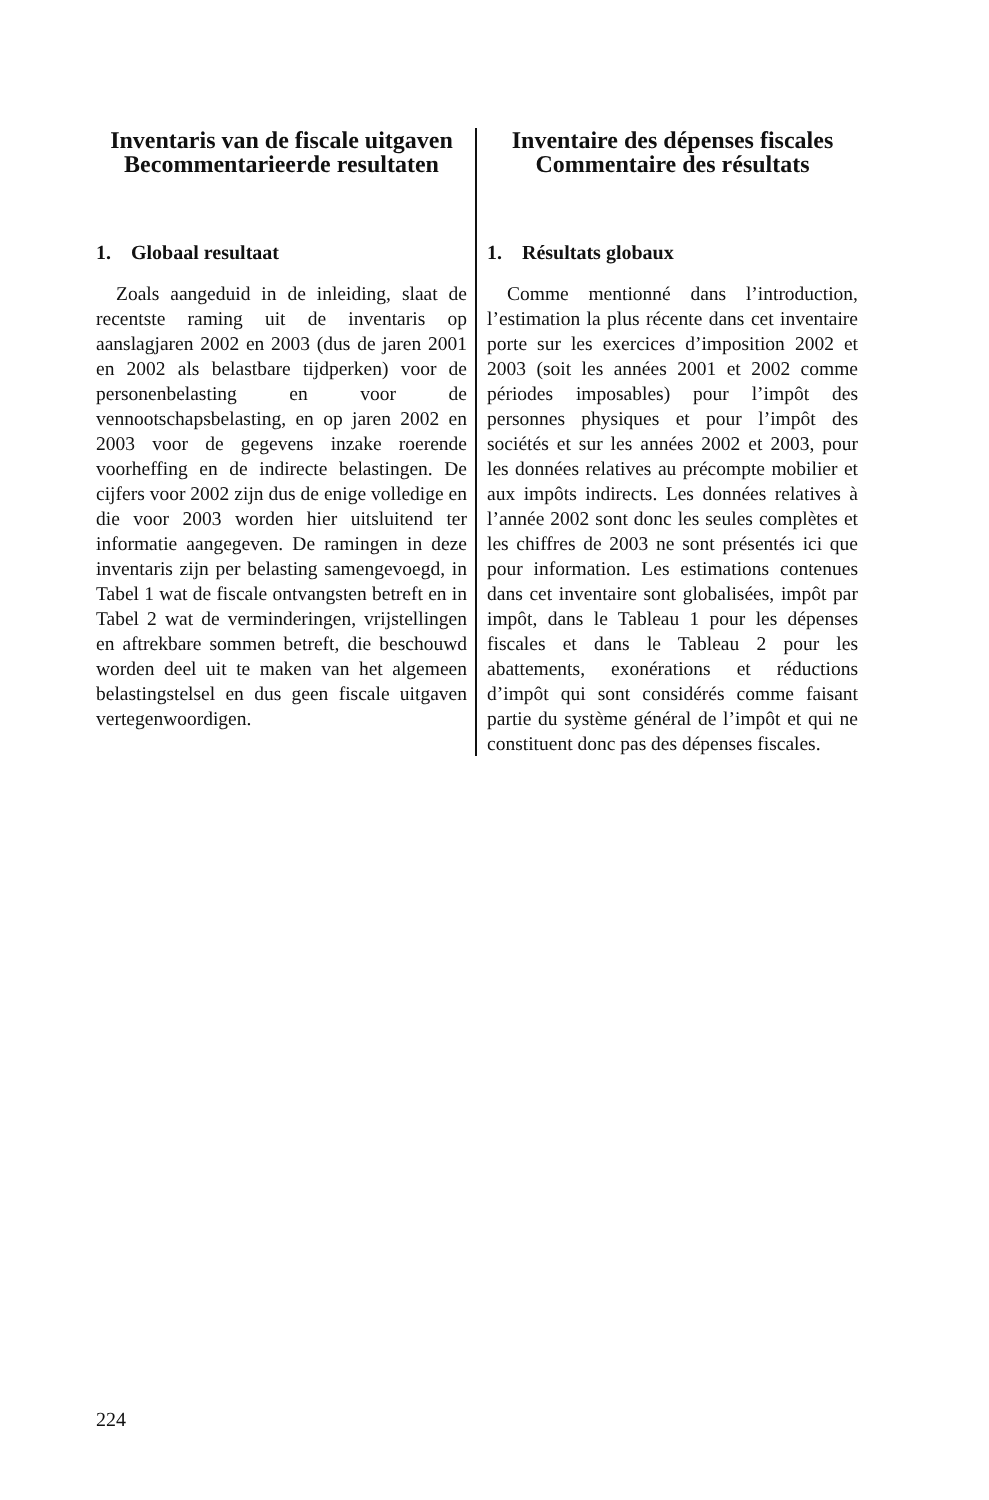Inventaris van de fiscale uitgaven
Becommentarieerde resultaten
1. Globaal resultaat
Zoals aangeduid in de inleiding, slaat de recentste raming uit de inventaris op aanslagjaren 2002 en 2003 (dus de jaren 2001 en 2002 als belastbare tijdperken) voor de personenbelasting en voor de vennootschapsbelasting, en op jaren 2002 en 2003 voor de gegevens inzake roerende voorheffing en de indirecte belastingen. De cijfers voor 2002 zijn dus de enige volledige en die voor 2003 worden hier uitsluitend ter informatie aangegeven. De ramingen in deze inventaris zijn per belasting samengevoegd, in Tabel 1 wat de fiscale ontvangsten betreft en in Tabel 2 wat de verminderingen, vrijstellingen en aftrekbare sommen betreft, die beschouwd worden deel uit te maken van het algemeen belastingstelsel en dus geen fiscale uitgaven vertegenwoordigen.
Inventaire des dépenses fiscales
Commentaire des résultats
1. Résultats globaux
Comme mentionné dans l’introduction, l’estimation la plus récente dans cet inventaire porte sur les exercices d’imposition 2002 et 2003 (soit les années 2001 et 2002 comme périodes imposables) pour l’impôt des personnes physiques et pour l’impôt des sociétés et sur les années 2002 et 2003, pour les données relatives au précompte mobilier et aux impôts indirects. Les données relatives à l’année 2002 sont donc les seules complètes et les chiffres de 2003 ne sont présentés ici que pour information. Les estimations contenues dans cet inventaire sont globalisées, impôt par impôt, dans le Tableau 1 pour les dépenses fiscales et dans le Tableau 2 pour les abattements, exonérations et réductions d’impôt qui sont considérés comme faisant partie du système général de l’impôt et qui ne constituent donc pas des dépenses fiscales.
224